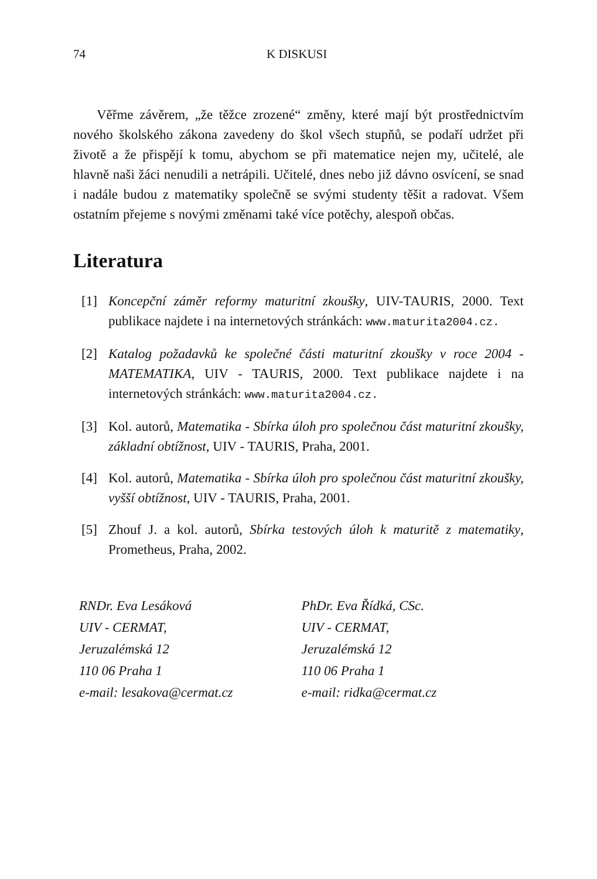74 K DISKUSI
Věřme závěrem, „že těžce zrozené“ změny, které mají být prostřednictvím nového školského zákona zavedeny do škol všech stupňů, se podaří udržet při životě a že přispějí k tomu, abychom se při matematice nejen my, učitelé, ale hlavně naši žáci nenudili a netrápili. Učitelé, dnes nebo již dávno osvícení, se snad i nadále budou z matematiky společně se svými studenty těšit a radovat. Všem ostatním přejeme s novými změnami také více potěchy, alespoň občas.
Literatura
[1] Koncepční záměr reformy maturitní zkoušky, UIV-TAURIS, 2000. Text publikace najdete i na internetových stránkách: www.maturita2004.cz.
[2] Katalog požadavků ke společné části maturitní zkoušky v roce 2004 - MATEMATIKA, UIV - TAURIS, 2000. Text publikace najdete i na internetových stránkách: www.maturita2004.cz.
[3] Kol. autorů, Matematika - Sbírka úloh pro společnou část maturitní zkoušky, základní obtížnost, UIV - TAURIS, Praha, 2001.
[4] Kol. autorů, Matematika - Sbírka úloh pro společnou část maturitní zkoušky, vyšší obtížnost, UIV - TAURIS, Praha, 2001.
[5] Zhouf J. a kol. autorů, Sbírka testových úloh k maturitě z matematiky, Prometheus, Praha, 2002.
RNDr. Eva Lesáková
UIV - CERMAT,
Jeruzalémská 12
110 06 Praha 1
e-mail: lesakova@cermat.cz
PhDr. Eva Řídká, CSc.
UIV - CERMAT,
Jeruzalémská 12
110 06 Praha 1
e-mail: ridka@cermat.cz